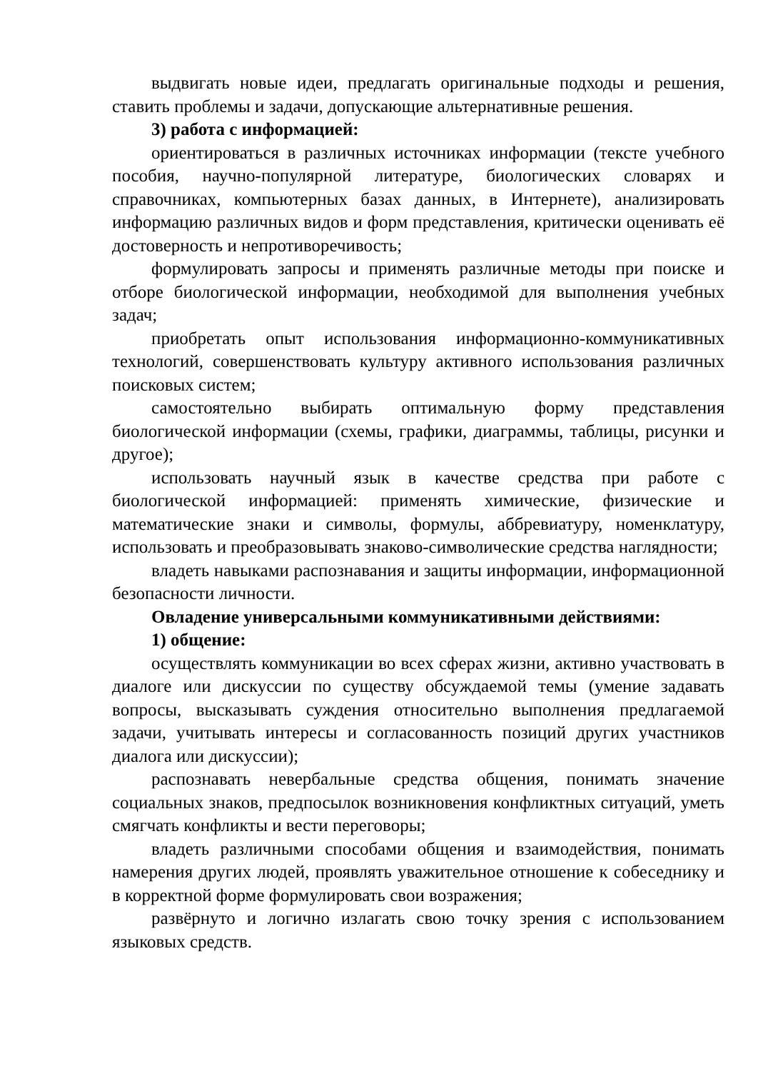выдвигать новые идеи, предлагать оригинальные подходы и решения, ставить проблемы и задачи, допускающие альтернативные решения.
3) работа с информацией:
ориентироваться в различных источниках информации (тексте учебного пособия, научно-популярной литературе, биологических словарях и справочниках, компьютерных базах данных, в Интернете), анализировать информацию различных видов и форм представления, критически оценивать её достоверность и непротиворечивость;
формулировать запросы и применять различные методы при поиске и отборе биологической информации, необходимой для выполнения учебных задач;
приобретать опыт использования информационно-коммуникативных технологий, совершенствовать культуру активного использования различных поисковых систем;
самостоятельно выбирать оптимальную форму представления биологической информации (схемы, графики, диаграммы, таблицы, рисунки и другое);
использовать научный язык в качестве средства при работе с биологической информацией: применять химические, физические и математические знаки и символы, формулы, аббревиатуру, номенклатуру, использовать и преобразовывать знаково-символические средства наглядности;
владеть навыками распознавания и защиты информации, информационной безопасности личности.
Овладение универсальными коммуникативными действиями:
1) общение:
осуществлять коммуникации во всех сферах жизни, активно участвовать в диалоге или дискуссии по существу обсуждаемой темы (умение задавать вопросы, высказывать суждения относительно выполнения предлагаемой задачи, учитывать интересы и согласованность позиций других участников диалога или дискуссии);
распознавать невербальные средства общения, понимать значение социальных знаков, предпосылок возникновения конфликтных ситуаций, уметь смягчать конфликты и вести переговоры;
владеть различными способами общения и взаимодействия, понимать намерения других людей, проявлять уважительное отношение к собеседнику и в корректной форме формулировать свои возражения;
развёрнуто и логично излагать свою точку зрения с использованием языковых средств.